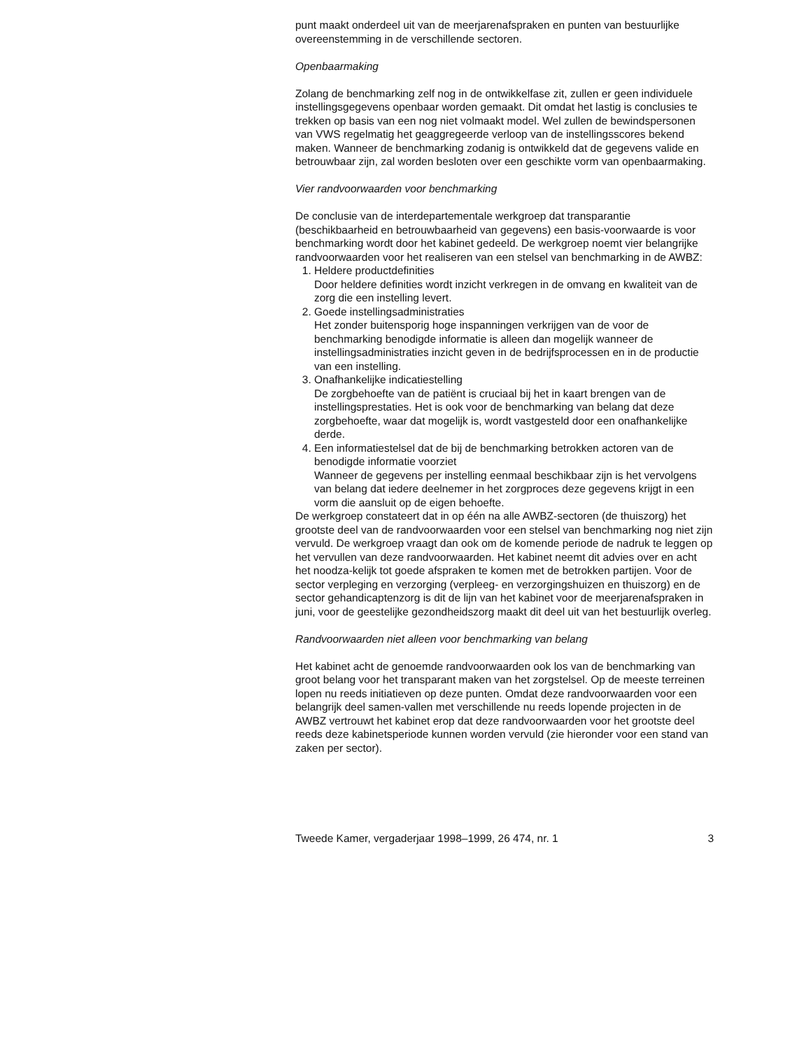punt maakt onderdeel uit van de meerjarenafspraken en punten van bestuurlijke overeenstemming in de verschillende sectoren.
Openbaarmaking
Zolang de benchmarking zelf nog in de ontwikkelfase zit, zullen er geen individuele instellingsgegevens openbaar worden gemaakt. Dit omdat het lastig is conclusies te trekken op basis van een nog niet volmaakt model. Wel zullen de bewindspersonen van VWS regelmatig het geaggregeerde verloop van de instellingsscores bekend maken. Wanneer de benchmarking zodanig is ontwikkeld dat de gegevens valide en betrouwbaar zijn, zal worden besloten over een geschikte vorm van openbaarmaking.
Vier randvoorwaarden voor benchmarking
De conclusie van de interdepartementale werkgroep dat transparantie (beschikbaarheid en betrouwbaarheid van gegevens) een basis-voorwaarde is voor benchmarking wordt door het kabinet gedeeld. De werkgroep noemt vier belangrijke randvoorwaarden voor het realiseren van een stelsel van benchmarking in de AWBZ:
1. Heldere productdefinities
Door heldere definities wordt inzicht verkregen in de omvang en kwaliteit van de zorg die een instelling levert.
2. Goede instellingsadministraties
Het zonder buitensporig hoge inspanningen verkrijgen van de voor de benchmarking benodigde informatie is alleen dan mogelijk wanneer de instellingsadministraties inzicht geven in de bedrijfsprocessen en in de productie van een instelling.
3. Onafhankelijke indicatiestelling
De zorgbehoefte van de patiënt is cruciaal bij het in kaart brengen van de instellingsprestaties. Het is ook voor de benchmarking van belang dat deze zorgbehoefte, waar dat mogelijk is, wordt vastgesteld door een onafhankelijke derde.
4. Een informatiestelsel dat de bij de benchmarking betrokken actoren van de benodigde informatie voorziet
Wanneer de gegevens per instelling eenmaal beschikbaar zijn is het vervolgens van belang dat iedere deelnemer in het zorgproces deze gegevens krijgt in een vorm die aansluit op de eigen behoefte.
De werkgroep constateert dat in op één na alle AWBZ-sectoren (de thuiszorg) het grootste deel van de randvoorwaarden voor een stelsel van benchmarking nog niet zijn vervuld. De werkgroep vraagt dan ook om de komende periode de nadruk te leggen op het vervullen van deze randvoorwaarden. Het kabinet neemt dit advies over en acht het noodza-kelijk tot goede afspraken te komen met de betrokken partijen. Voor de sector verpleging en verzorging (verpleeg- en verzorgingshuizen en thuiszorg) en de sector gehandicaptenzorg is dit de lijn van het kabinet voor de meerjarenafspraken in juni, voor de geestelijke gezondheidszorg maakt dit deel uit van het bestuurlijk overleg.
Randvoorwaarden niet alleen voor benchmarking van belang
Het kabinet acht de genoemde randvoorwaarden ook los van de benchmarking van groot belang voor het transparant maken van het zorgstelsel. Op de meeste terreinen lopen nu reeds initiatieven op deze punten. Omdat deze randvoorwaarden voor een belangrijk deel samen-vallen met verschillende nu reeds lopende projecten in de AWBZ vertrouwt het kabinet erop dat deze randvoorwaarden voor het grootste deel reeds deze kabinetsperiode kunnen worden vervuld (zie hieronder voor een stand van zaken per sector).
Tweede Kamer, vergaderjaar 1998–1999, 26 474, nr. 1 3